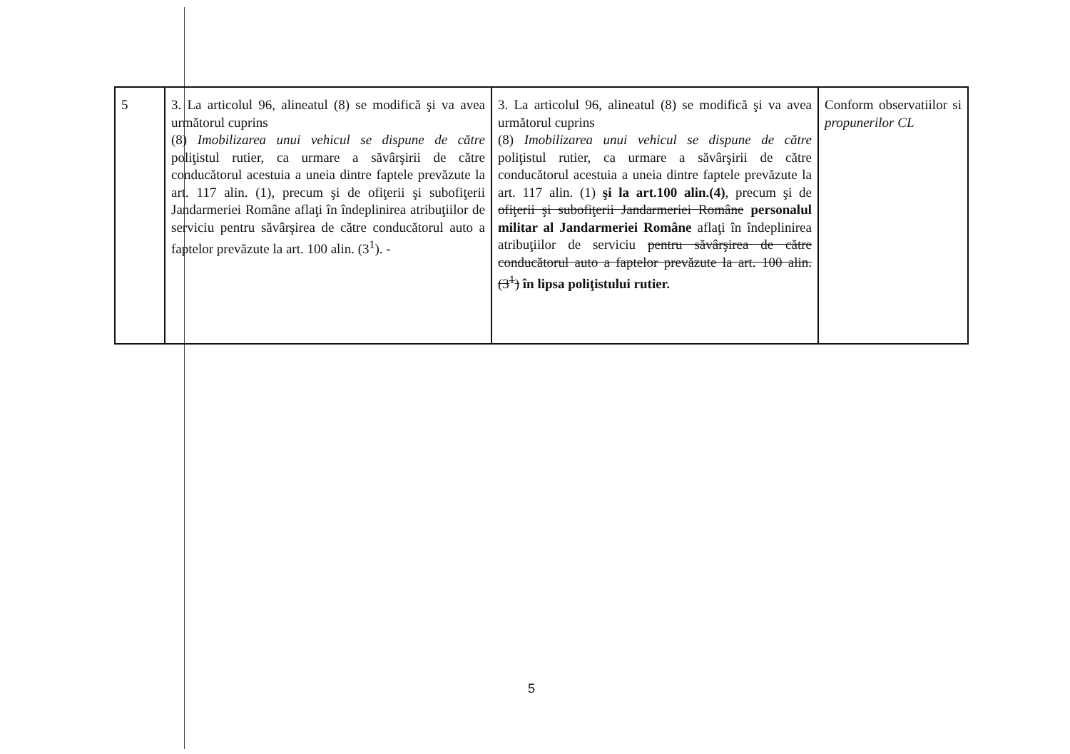| 5 | 3. La articolul 96, alineatul (8) se modifică şi va avea următorul cuprins (8) Imobilizarea unui vehicul se dispune de către poliţistul rutier, ca urmare a săvârşirii de către conducătorul acestuia a uneia dintre faptele prevăzute la art. 117 alin. (1), precum şi de ofiţerii şi subofiţerii Jandarmeriei Române aflaţi în îndeplinirea atribuţiilor de serviciu pentru săvârşirea de către conducătorul auto a faptelor prevăzute la art. 100 alin. (3<sup>1</sup>). - | 3. La articolul 96, alineatul (8) se modifică şi va avea următorul cuprins (8) Imobilizarea unui vehicul se dispune de către poliţistul rutier, ca urmare a săvârşirii de către conducătorul acestuia a uneia dintre faptele prevăzute la art. 117 alin. (1) şi la art.100 alin.(4) , precum şi de ofiţerii şi subofiţerii Jandarmeriei Române personalul militar al Jandarmeriei Române aflaţi în îndeplinirea atribuţiilor de serviciu pentru săvârşirea de către conducătorul auto a faptelor prevăzute la art. 100 alin. (3<sup>1</sup>) în lipsa poliţistului rutier. | Conform observatiilor si propunerilor CL |
5